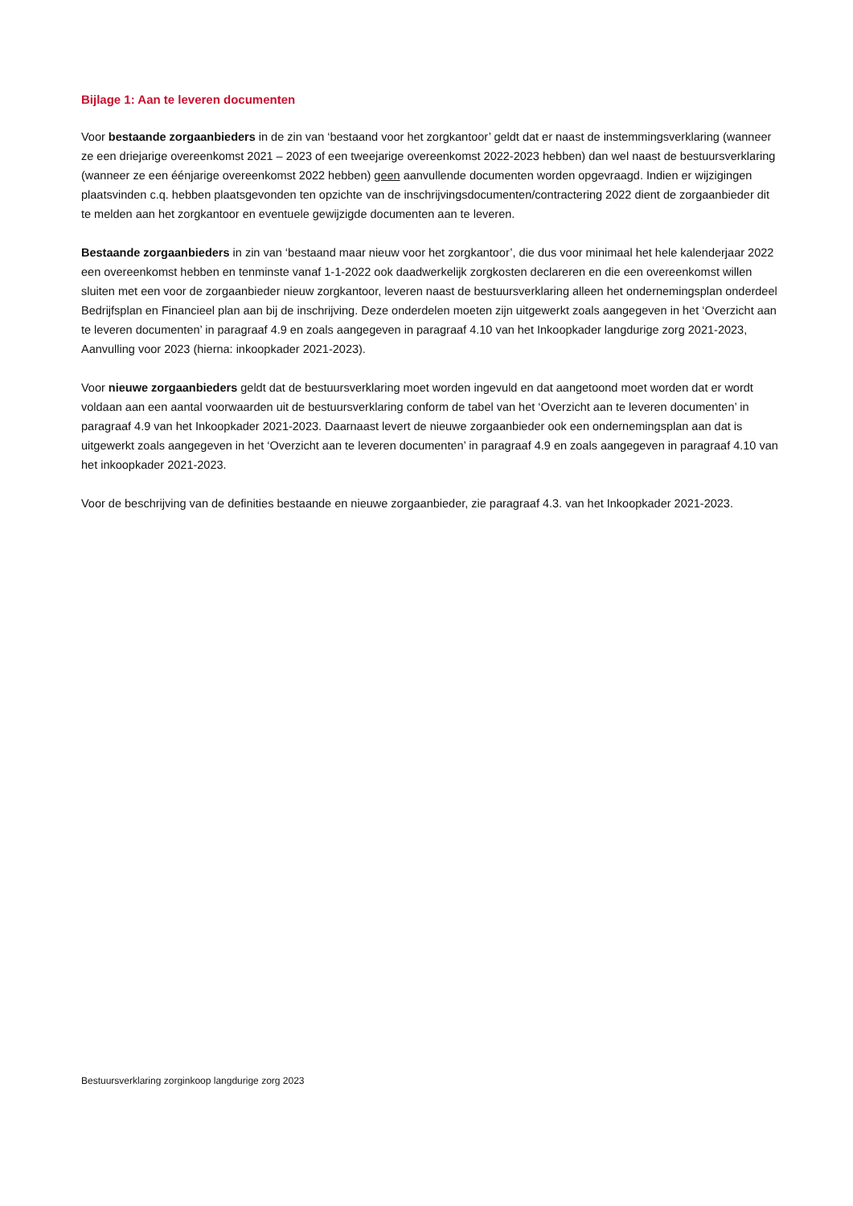Bijlage 1: Aan te leveren documenten
Voor bestaande zorgaanbieders in de zin van ‘bestaand voor het zorgkantoor’ geldt dat er naast de instemmingsverklaring (wanneer ze een driejarige overeenkomst 2021 – 2023 of een tweejarige overeenkomst 2022-2023 hebben) dan wel naast de bestuursverklaring (wanneer ze een éénjarige overeenkomst 2022 hebben) geen aanvullende documenten worden opgevraagd. Indien er wijzigingen plaatsvinden c.q. hebben plaatsgevonden ten opzichte van de inschrijvingsdocumenten/contractering 2022 dient de zorgaanbieder dit te melden aan het zorgkantoor en eventuele gewijzigde documenten aan te leveren.
Bestaande zorgaanbieders in zin van ‘bestaand maar nieuw voor het zorgkantoor’, die dus voor minimaal het hele kalenderjaar 2022 een overeenkomst hebben en tenminste vanaf 1-1-2022 ook daadwerkelijk zorgkosten declareren en die een overeenkomst willen sluiten met een voor de zorgaanbieder nieuw zorgkantoor, leveren naast de bestuursverklaring alleen het ondernemingsplan onderdeel Bedrijfsplan en Financieel plan aan bij de inschrijving. Deze onderdelen moeten zijn uitgewerkt zoals aangegeven in het ‘Overzicht aan te leveren documenten’ in paragraaf 4.9 en zoals aangegeven in paragraaf 4.10 van het Inkoopkader langdurige zorg 2021-2023, Aanvulling voor 2023 (hierna: inkoopkader 2021-2023).
Voor nieuwe zorgaanbieders geldt dat de bestuursverklaring moet worden ingevuld en dat aangetoond moet worden dat er wordt voldaan aan een aantal voorwaarden uit de bestuursverklaring conform de tabel van het ‘Overzicht aan te leveren documenten’ in paragraaf 4.9 van het Inkoopkader 2021-2023. Daarnaast levert de nieuwe zorgaanbieder ook een ondernemingsplan aan dat is uitgewerkt zoals aangegeven in het ‘Overzicht aan te leveren documenten’ in paragraaf 4.9 en zoals aangegeven in paragraaf 4.10 van het inkoopkader 2021-2023.
Voor de beschrijving van de definities bestaande en nieuwe zorgaanbieder, zie paragraaf 4.3. van het Inkoopkader 2021-2023.
Bestuursverklaring zorginkoop langdurige zorg 2023